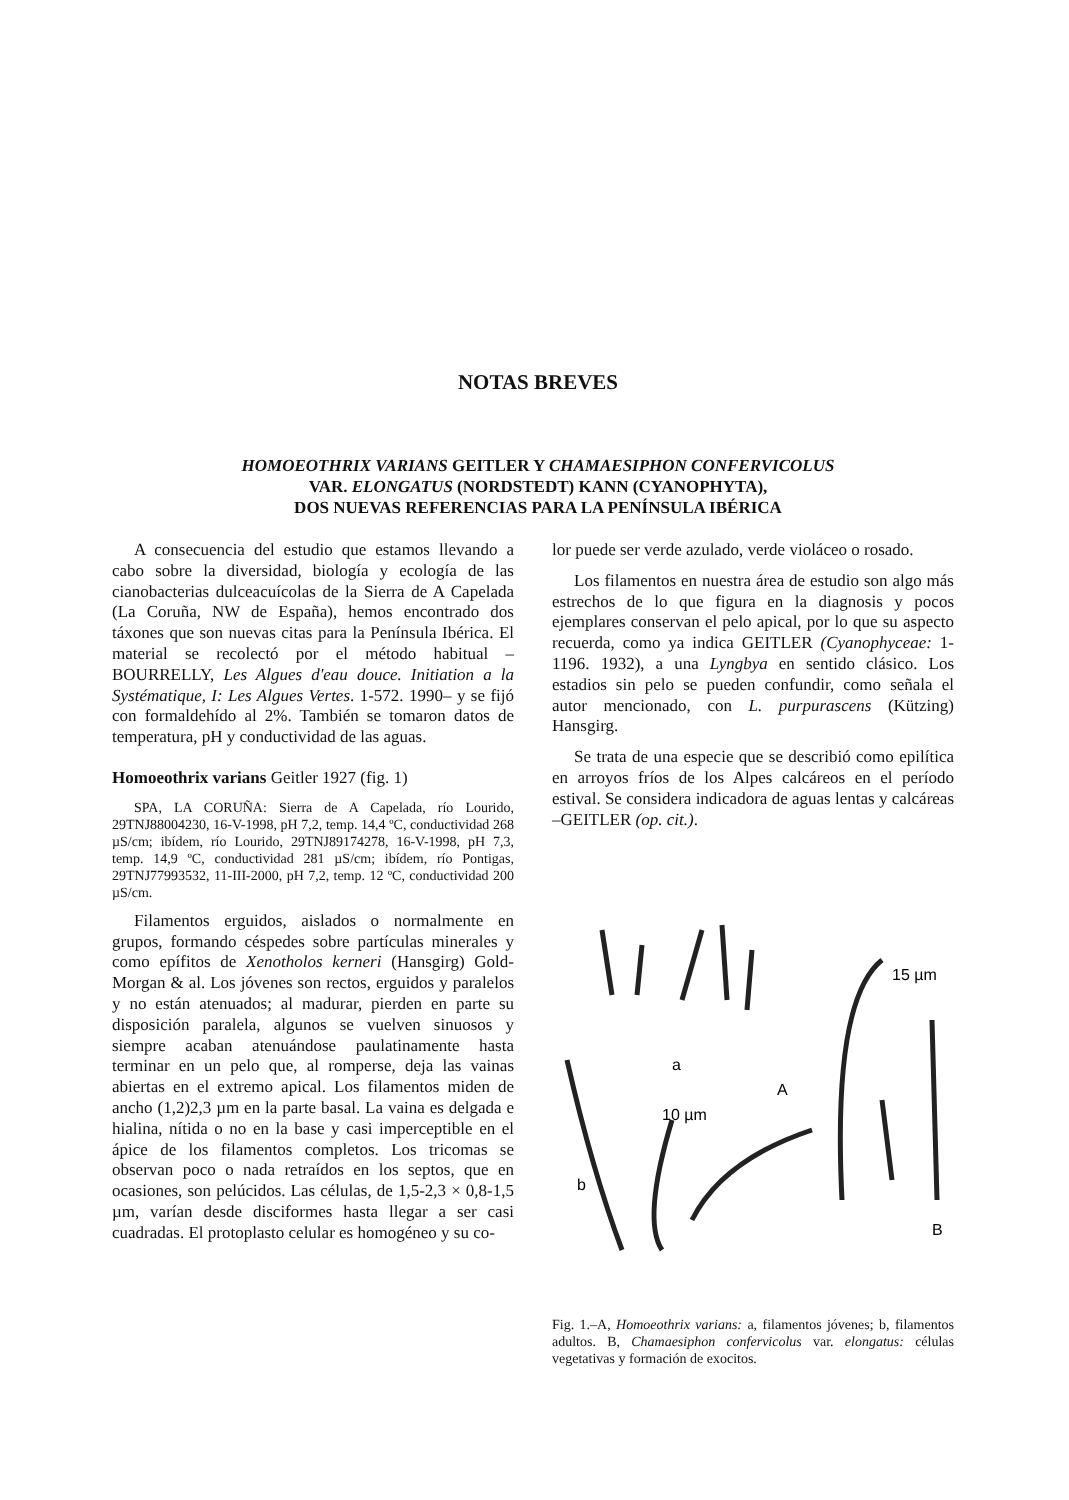NOTAS BREVES
HOMOEOTHRIX VARIANS GEITLER Y CHAMAESIPHON CONFERVICOLUS
VAR. ELONGATUS (NORDSTEDT) KANN (CYANOPHYTA),
DOS NUEVAS REFERENCIAS PARA LA PENÍNSULA IBÉRICA
A consecuencia del estudio que estamos llevando a cabo sobre la diversidad, biología y ecología de las cianobacterias dulceacuícolas de la Sierra de A Capelada (La Coruña, NW de España), hemos encontrado dos táxones que son nuevas citas para la Península Ibérica. El material se recolectó por el método habitual –BOURRELLY, Les Algues d'eau douce. Initiation a la Systématique, I: Les Algues Vertes. 1-572. 1990– y se fijó con formaldehído al 2%. También se tomaron datos de temperatura, pH y conductividad de las aguas.
Homoeothrix varians Geitler 1927 (fig. 1)
SPA, LA CORUÑA: Sierra de A Capelada, río Lourido, 29TNJ88004230, 16-V-1998, pH 7,2, temp. 14,4 ºC, conductividad 268 µS/cm; ibídem, río Lourido, 29TNJ89174278, 16-V-1998, pH 7,3, temp. 14,9 ºC, conductividad 281 µS/cm; ibídem, río Pontigas, 29TNJ77993532, 11-III-2000, pH 7,2, temp. 12 ºC, conductividad 200 µS/cm.
Filamentos erguidos, aislados o normalmente en grupos, formando céspedes sobre partículas minerales y como epífitos de Xenotholos kerneri (Hansgirg) Gold-Morgan & al. Los jóvenes son rectos, erguidos y paralelos y no están atenuados; al madurar, pierden en parte su disposición paralela, algunos se vuelven sinuosos y siempre acaban atenuándose paulatinamente hasta terminar en un pelo que, al romperse, deja las vainas abiertas en el extremo apical. Los filamentos miden de ancho (1,2)2,3 µm en la parte basal. La vaina es delgada e hialina, nítida o no en la base y casi imperceptible en el ápice de los filamentos completos. Los tricomas se observan poco o nada retraídos en los septos, que en ocasiones, son pelúcidos. Las células, de 1,5-2,3 × 0,8-1,5 µm, varían desde disciformes hasta llegar a ser casi cuadradas. El protoplasto celular es homogéneo y su co-
lor puede ser verde azulado, verde violáceo o rosado.
Los filamentos en nuestra área de estudio son algo más estrechos de lo que figura en la diagnosis y pocos ejemplares conservan el pelo apical, por lo que su aspecto recuerda, como ya indica GEITLER (Cyanophyceae: 1-1196. 1932), a una Lyngbya en sentido clásico. Los estadios sin pelo se pueden confundir, como señala el autor mencionado, con L. purpurascens (Kützing) Hansgirg.
Se trata de una especie que se describió como epilítica en arroyos fríos de los Alpes calcáreos en el período estival. Se considera indicadora de aguas lentas y calcáreas –GEITLER (op. cit.).
a
A
10 µm
b
B
15 µm
Fig. 1.–A, Homoeothrix varians: a, filamentos jóvenes; b, filamentos adultos. B, Chamaesiphon confervicolus var. elongatus: células vegetativas y formación de exocitos.